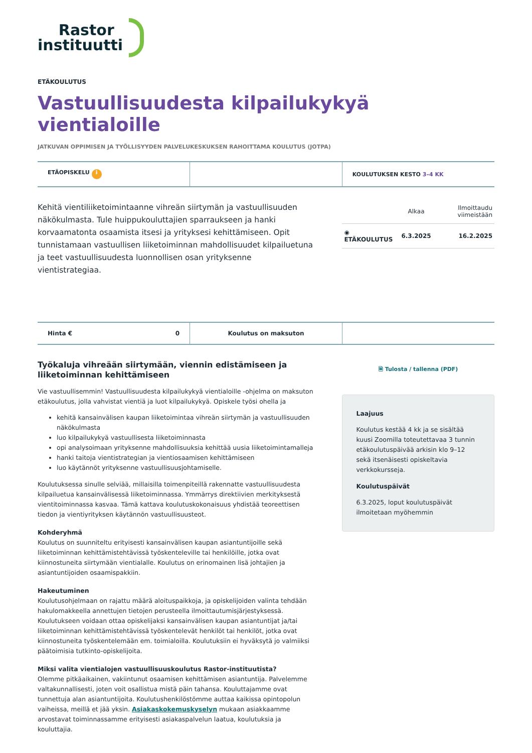Rastor
instituutti
ETÄKOULUTUS
Vastuullisuudesta kilpailukykyä vientialoille
JATKUVAN OPPIMISEN JA TYÖLLISYYDEN PALVELUKESKUKSEN RAHOITTAMA KOULUTUS (JOTPA)
| ETÄOPISKELU i | | KOULUTUKSEN KESTO 3–4 KK |
Kehitä vientiliiketoimintaanne vihreän siirtymän ja vastuullisuuden näkökulmasta. Tule huippukouluttajien sparraukseen ja hanki korvaamatonta osaamista itsesi ja yrityksesi kehittämiseen. Opit tunnistamaan vastuullisen liiketoiminnan mahdollisuudet kilpailuetuna ja teet vastuullisuudesta luonnollisen osan yrityksenne vientistrategiaa.
| | Alkaa | Ilmoittaudu viimeistään |
| --- | --- | --- |
| ◉ ETÄKOULUTUS | 6.3.2025 | 16.2.2025 |
| Hinta € 0 | Koulutus on maksuton | |
Työkaluja vihreään siirtymään, viennin edistämiseen ja liiketoiminnan kehittämiseen
Vie vastuullisemmin! Vastuullisuudesta kilpailukykyä vientialoille -ohjelma on maksuton etäkoulutus, jolla vahvistat vientiä ja luot kilpailukykyä. Opiskele työsi ohella ja
kehitä kansainvälisen kaupan liiketoimintaa vihreän siirtymän ja vastuullisuuden näkökulmasta
luo kilpailukykyä vastuullisesta liiketoiminnasta
opi analysoimaan yrityksenne mahdollisuuksia kehittää uusia liiketoimintamalleja
hanki taitoja vientistrategian ja vientiosaamisen kehittämiseen
luo käytännöt yrityksenne vastuullisuusjohtamiselle.
Koulutuksessa sinulle selviää, millaisilla toimenpiteillä rakennatte vastuullisuudesta kilpailuetua kansainvälisessä liiketoiminnassa. Ymmärrys direktiivien merkityksestä vientitoiminnassa kasvaa. Tämä kattava koulutuskokonaisuus yhdistää teoreettisen tiedon ja vientiyrityksen käytännön vastuullisuusteot.
Kohderyhmä
Koulutus on suunniteltu erityisesti kansainvälisen kaupan asiantuntijoille sekä liiketoiminnan kehittämistehtävissä työskenteleville tai henkilöille, jotka ovat kiinnostuneita siirtymään vientialalle. Koulutus on erinomainen lisä johtajien ja asiantuntijoiden osaamispakkiin.
Hakeutuminen
Koulutusohjelmaan on rajattu määrä aloituspaikkoja, ja opiskelijoiden valinta tehdään hakulomakkeella annettujen tietojen perusteella ilmoittautumisjärjestyksessä. Koulutukseen voidaan ottaa opiskelijaksi kansainvälisen kaupan asiantuntijat ja/tai liiketoiminnan kehittämistehtävissä työskentelevät henkilöt tai henkilöt, jotka ovat kiinnostuneita työskentelemään em. toimialoilla. Koulutuksiin ei hyväksytä jo valmiiksi päätoimisia tutkinto-opiskelijoita.
Miksi valita vientialojen vastuullisuuskoulutus Rastor-instituutista?
Olemme pitkäaikainen, vakiintunut osaamisen kehittämisen asiantuntija. Palvelemme valtakunnallisesti, joten voit osallistua mistä päin tahansa. Kouluttajamme ovat tunnettuja alan asiantuntijoita. Koulutushenkilöstömme auttaa kaikissa opintopolun vaiheissa, meillä et jää yksin. Asiakaskokemuskyselyn mukaan asiakkaamme arvostavat toiminnassamme erityisesti asiakaspalvelun laatua, koulutuksia ja kouluttajia.
🗎 Tulosta / tallenna (PDF)
Laajuus
Koulutus kestää 4 kk ja se sisältää kuusi Zoomilla toteutettavaa 3 tunnin etäkoulutuspäivää arkisin klo 9–12 sekä itsenäisesti opiskeltavia verkkokursseja.
Koulutuspäivät
6.3.2025, loput koulutuspäivät ilmoitetaan myöhemmin